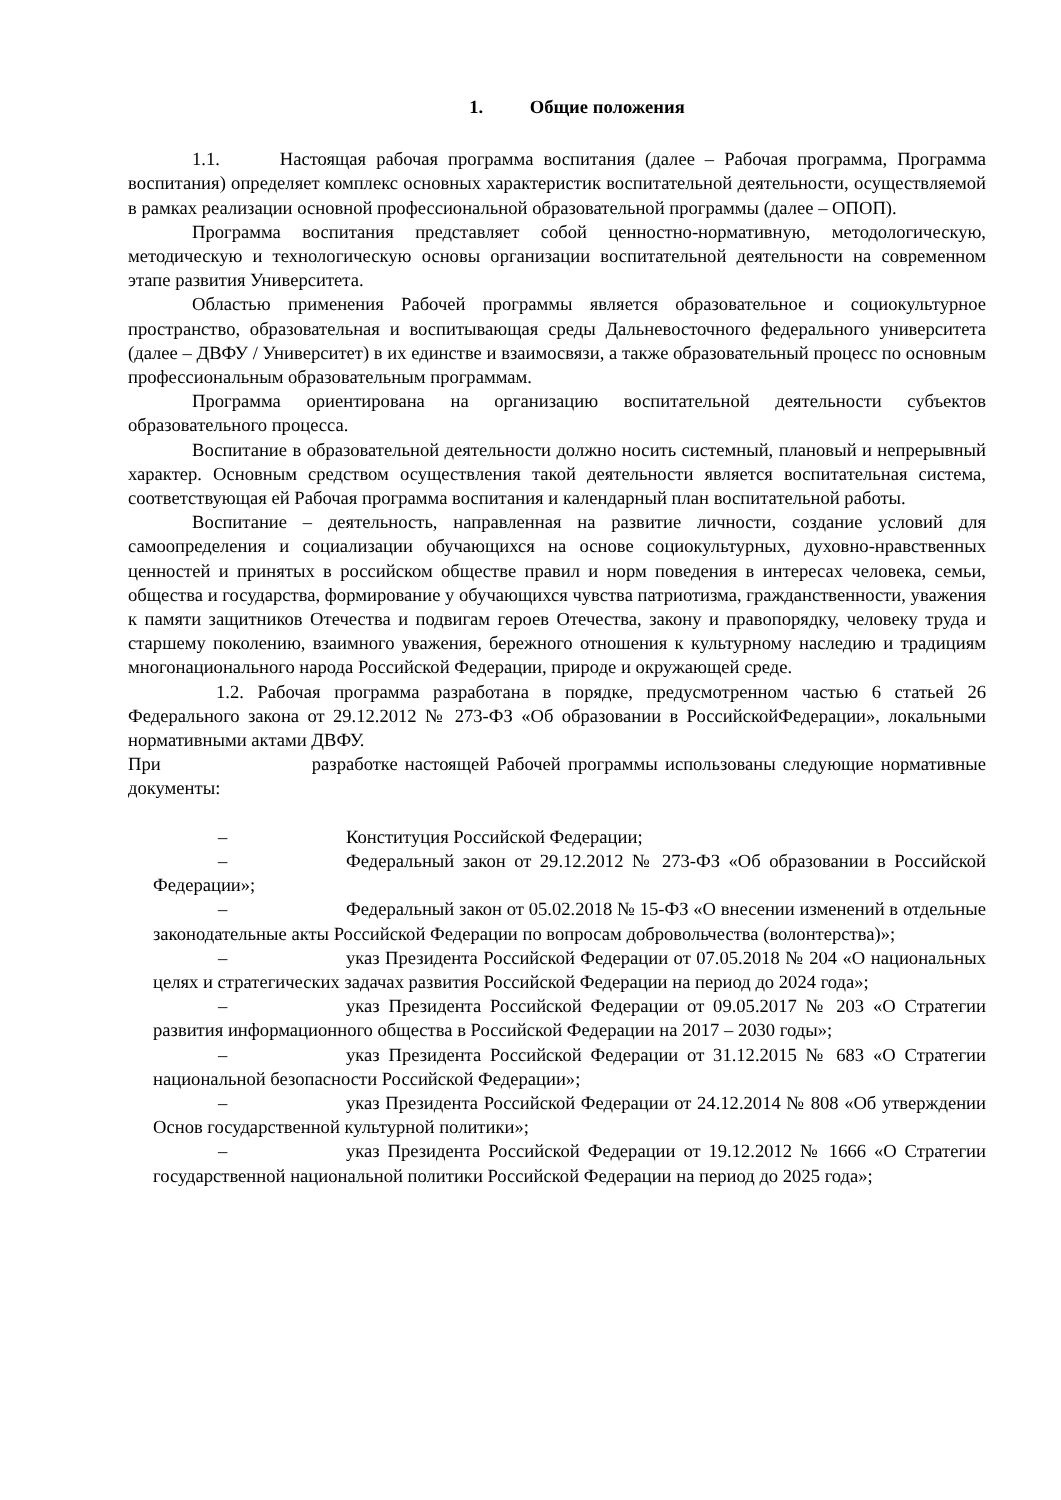1. Общие положения
1.1. Настоящая рабочая программа воспитания (далее – Рабочая программа, Программа воспитания) определяет комплекс основных характеристик воспитательной деятельности, осуществляемой в рамках реализации основной профессиональной образовательной программы (далее – ОПОП).
Программа воспитания представляет собой ценностно-нормативную, методологическую, методическую и технологическую основы организации воспитательной деятельности на современном этапе развития Университета.
Областью применения Рабочей программы является образовательное и социокультурное пространство, образовательная и воспитывающая среды Дальневосточного федерального университета (далее – ДВФУ / Университет) в их единстве и взаимосвязи, а также образовательный процесс по основным профессиональным образовательным программам.
Программа ориентирована на организацию воспитательной деятельности субъектов образовательного процесса.
Воспитание в образовательной деятельности должно носить системный, плановый и непрерывный характер. Основным средством осуществления такой деятельности является воспитательная система, соответствующая ей Рабочая программа воспитания и календарный план воспитательной работы.
Воспитание – деятельность, направленная на развитие личности, создание условий для самоопределения и социализации обучающихся на основе социокультурных, духовно-нравственных ценностей и принятых в российском обществе правил и норм поведения в интересах человека, семьи, общества и государства, формирование у обучающихся чувства патриотизма, гражданственности, уважения к памяти защитников Отечества и подвигам героев Отечества, закону и правопорядку, человеку труда и старшему поколению, взаимного уважения, бережного отношения к культурному наследию и традициям многонационального народа Российской Федерации, природе и окружающей среде.
1.2. Рабочая программа разработана в порядке, предусмотренном частью 6 статьей 26 Федерального закона от 29.12.2012 № 273-ФЗ «Об образовании в РоссийскойФедерации», локальными нормативными актами ДВФУ.
При разработке настоящей Рабочей программы использованы следующие нормативные документы:
– Конституция Российской Федерации;
– Федеральный закон от 29.12.2012 № 273-ФЗ «Об образовании в Российской Федерации»;
– Федеральный закон от 05.02.2018 № 15-ФЗ «О внесении изменений в отдельные законодательные акты Российской Федерации по вопросам добровольчества (волонтерства)»;
– указ Президента Российской Федерации от 07.05.2018 № 204 «О национальных целях и стратегических задачах развития Российской Федерации на период до 2024 года»;
– указ Президента Российской Федерации от 09.05.2017 № 203 «О Стратегии развития информационного общества в Российской Федерации на 2017 – 2030 годы»;
– указ Президента Российской Федерации от 31.12.2015 № 683 «О Стратегии национальной безопасности Российской Федерации»;
– указ Президента Российской Федерации от 24.12.2014 № 808 «Об утверждении Основ государственной культурной политики»;
– указ Президента Российской Федерации от 19.12.2012 № 1666 «О Стратегии государственной национальной политики Российской Федерации на период до 2025 года»;